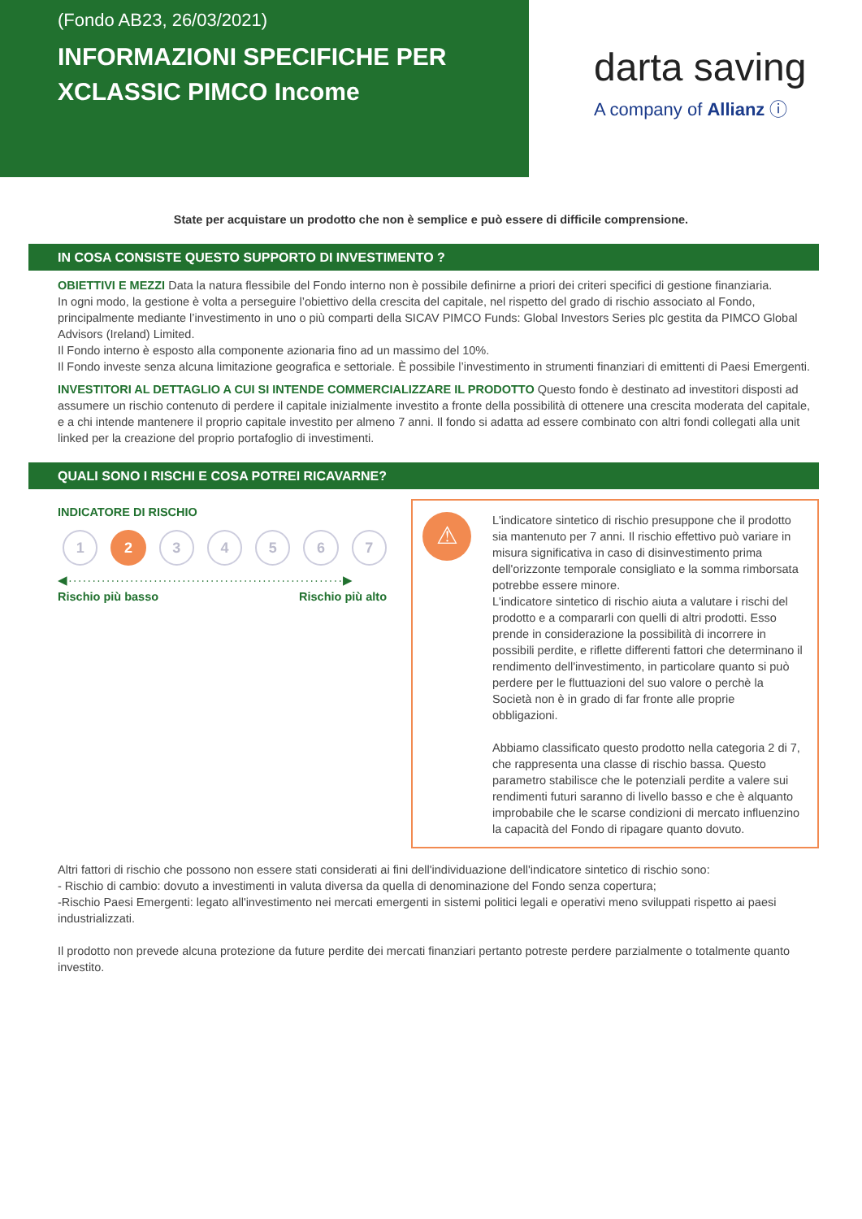(Fondo AB23, 26/03/2021)
INFORMAZIONI SPECIFICHE PER XCLASSIC PIMCO Income
darta saving
A company of Allianz ⓘ
State per acquistare un prodotto che non è semplice e può essere di difficile comprensione.
IN COSA CONSISTE QUESTO SUPPORTO DI INVESTIMENTO ?
OBIETTIVI E MEZZI Data la natura flessibile del Fondo interno non è possibile definirne a priori dei criteri specifici di gestione finanziaria.
In ogni modo, la gestione è volta a perseguire l’obiettivo della crescita del capitale, nel rispetto del grado di rischio associato al Fondo, principalmente mediante l’investimento in uno o più comparti della SICAV PIMCO Funds: Global Investors Series plc gestita da PIMCO Global Advisors (Ireland) Limited.
Il Fondo interno è esposto alla componente azionaria fino ad un massimo del 10%.
Il Fondo investe senza alcuna limitazione geografica e settoriale. È possibile l’investimento in strumenti finanziari di emittenti di Paesi Emergenti.
INVESTITORI AL DETTAGLIO A CUI SI INTENDE COMMERCIALIZZARE IL PRODOTTO Questo fondo è destinato ad investitori disposti ad assumere un rischio contenuto di perdere il capitale inizialmente investito a fronte della possibilità di ottenere una crescita moderata del capitale, e a chi intende mantenere il proprio capitale investito per almeno 7 anni. Il fondo si adatta ad essere combinato con altri fondi collegati alla unit linked per la creazione del proprio portafoglio di investimenti.
QUALI SONO I RISCHI E COSA POTREI RICAVARNE?
INDICATORE DI RISCHIO
1 2 3 4 5 6 7
◀··························································▶
Rischio più basso Rischio più alto
⚠
L'indicatore sintetico di rischio presuppone che il prodotto sia mantenuto per 7 anni. Il rischio effettivo può variare in misura significativa in caso di disinvestimento prima dell'orizzonte temporale consigliato e la somma rimborsata potrebbe essere minore.
L'indicatore sintetico di rischio aiuta a valutare i rischi del prodotto e a compararli con quelli di altri prodotti. Esso prende in considerazione la possibilità di incorrere in possibili perdite, e riflette differenti fattori che determinano il rendimento dell'investimento, in particolare quanto si può perdere per le fluttuazioni del suo valore o perchè la Società non è in grado di far fronte alle proprie obbligazioni.
Abbiamo classificato questo prodotto nella categoria 2 di 7, che rappresenta una classe di rischio bassa. Questo parametro stabilisce che le potenziali perdite a valere sui rendimenti futuri saranno di livello basso e che è alquanto improbabile che le scarse condizioni di mercato influenzino la capacità del Fondo di ripagare quanto dovuto.
Altri fattori di rischio che possono non essere stati considerati ai fini dell'individuazione dell'indicatore sintetico di rischio sono:
- Rischio di cambio: dovuto a investimenti in valuta diversa da quella di denominazione del Fondo senza copertura;
-Rischio Paesi Emergenti: legato all'investimento nei mercati emergenti in sistemi politici legali e operativi meno sviluppati rispetto ai paesi industrializzati.
Il prodotto non prevede alcuna protezione da future perdite dei mercati finanziari pertanto potreste perdere parzialmente o totalmente quanto investito.